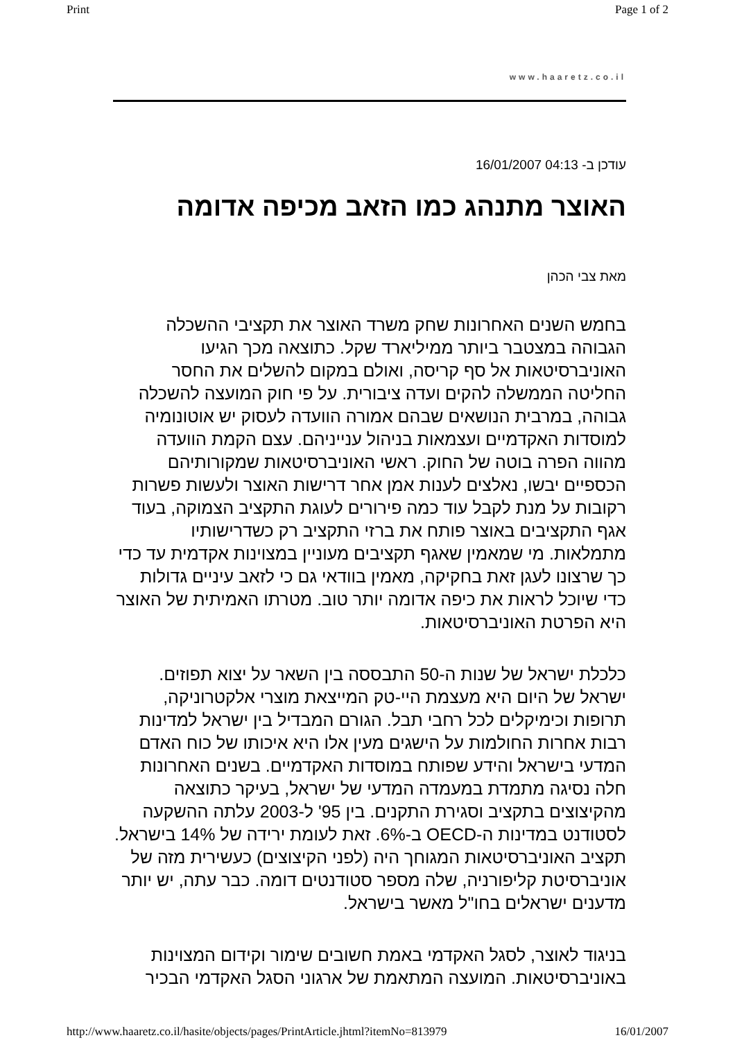Print Page 1 of 2
www.haaretz.co.il
עודכן ב- 04:13 16/01/2007
האוצר מתנהג כמו הזאב מכיפה אדומה
מאת צבי הכהן
בחמש השנים האחרונות שחק משרד האוצר את תקציבי ההשכלה הגבוהה במצטבר ביותר ממיליארד שקל. כתוצאה מכך הגיעו האוניברסיטאות אל סף קריסה, ואולם במקום להשלים את החסר החליטה הממשלה להקים ועדה ציבורית. על פי חוק המועצה להשכלה גבוהה, במרבית הנושאים שבהם אמורה הוועדה לעסוק יש אוטונומיה למוסדות האקדמיים ועצמאות בניהול ענייניהם. עצם הקמת הוועדה מהווה הפרה בוטה של החוק. ראשי האוניברסיטאות שמקורותיהם הכספיים יבשו, נאלצים לענות אמן אחר דרישות האוצר ולעשות פשרות רקובות על מנת לקבל עוד כמה פירורים לעוגת התקציב הצמוקה, בעוד אגף התקציבים באוצר פותח את ברזי התקציב רק כשדרישותיו מתמלאות. מי שמאמין שאגף תקציבים מעוניין במצוינות אקדמית עד כדי כך שרצונו לעגן זאת בחקיקה, מאמין בוודאי גם כי לזאב עיניים גדולות כדי שיוכל לראות את כיפה אדומה יותר טוב. מטרתו האמיתית של האוצר היא הפרטת האוניברסיטאות.
כלכלת ישראל של שנות ה-50 התבססה בין השאר על יצוא תפוזים. ישראל של היום היא מעצמת היי-טק המייצאת מוצרי אלקטרוניקה, תרופות וכימיקלים לכל רחבי תבל. הגורם המבדיל בין ישראל למדינות רבות אחרות החולמות על הישגים מעין אלו היא איכותו של כוח האדם המדעי בישראל והידע שפותח במוסדות האקדמיים. בשנים האחרונות חלה נסיגה מתמדת במעמדה המדעי של ישראל, בעיקר כתוצאה מהקיצוצים בתקציב וסגירת התקנים. בין 95' ל-2003 עלתה ההשקעה לסטודנט במדינות ה-OECD ב-6%. זאת לעומת ירידה של 14% בישראל. תקציב האוניברסיטאות המגוחך היה (לפני הקיצוצים) כעשירית מזה של אוניברסיטת קליפורניה, שלה מספר סטודנטים דומה. כבר עתה, יש יותר מדענים ישראלים בחו"ל מאשר בישראל.
בניגוד לאוצר, לסגל האקדמי באמת חשובים שימור וקידום המצוינות באוניברסיטאות. המועצה המתאמת של ארגוני הסגל האקדמי הבכיר
http://www.haaretz.co.il/hasite/objects/pages/PrintArticle.jhtml?itemNo=813979 16/01/2007